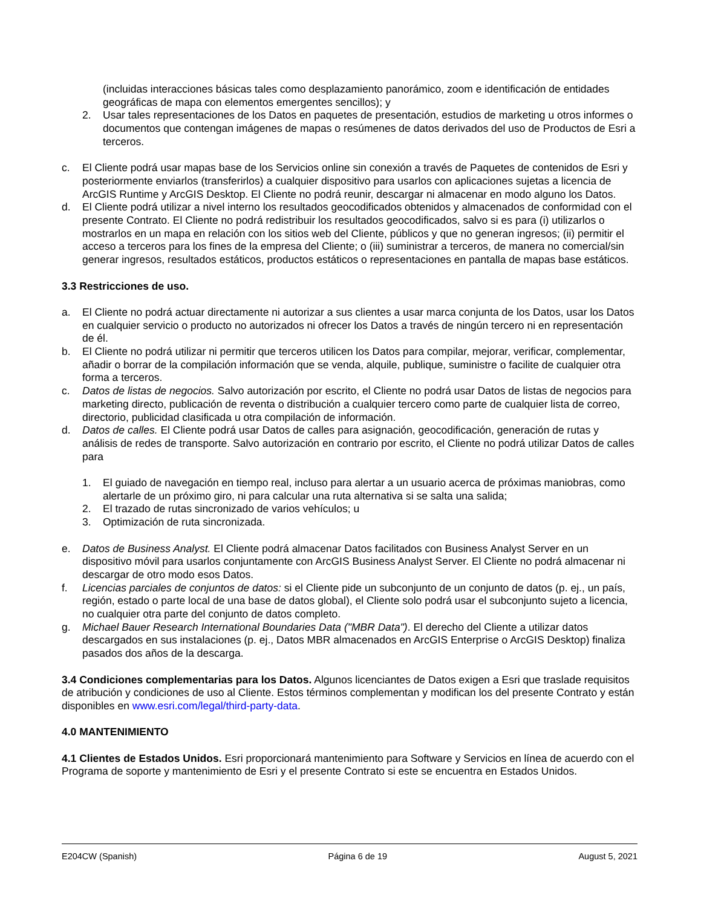(incluidas interacciones básicas tales como desplazamiento panorámico, zoom e identificación de entidades geográficas de mapa con elementos emergentes sencillos); y
2. Usar tales representaciones de los Datos en paquetes de presentación, estudios de marketing u otros informes o documentos que contengan imágenes de mapas o resúmenes de datos derivados del uso de Productos de Esri a terceros.
c. El Cliente podrá usar mapas base de los Servicios online sin conexión a través de Paquetes de contenidos de Esri y posteriormente enviarlos (transferirlos) a cualquier dispositivo para usarlos con aplicaciones sujetas a licencia de ArcGIS Runtime y ArcGIS Desktop. El Cliente no podrá reunir, descargar ni almacenar en modo alguno los Datos.
d. El Cliente podrá utilizar a nivel interno los resultados geocodificados obtenidos y almacenados de conformidad con el presente Contrato. El Cliente no podrá redistribuir los resultados geocodificados, salvo si es para (i) utilizarlos o mostrarlos en un mapa en relación con los sitios web del Cliente, públicos y que no generan ingresos; (ii) permitir el acceso a terceros para los fines de la empresa del Cliente; o (iii) suministrar a terceros, de manera no comercial/sin generar ingresos, resultados estáticos, productos estáticos o representaciones en pantalla de mapas base estáticos.
3.3 Restricciones de uso.
a. El Cliente no podrá actuar directamente ni autorizar a sus clientes a usar marca conjunta de los Datos, usar los Datos en cualquier servicio o producto no autorizados ni ofrecer los Datos a través de ningún tercero ni en representación de él.
b. El Cliente no podrá utilizar ni permitir que terceros utilicen los Datos para compilar, mejorar, verificar, complementar, añadir o borrar de la compilación información que se venda, alquile, publique, suministre o facilite de cualquier otra forma a terceros.
c. Datos de listas de negocios. Salvo autorización por escrito, el Cliente no podrá usar Datos de listas de negocios para marketing directo, publicación de reventa o distribución a cualquier tercero como parte de cualquier lista de correo, directorio, publicidad clasificada u otra compilación de información.
d. Datos de calles. El Cliente podrá usar Datos de calles para asignación, geocodificación, generación de rutas y análisis de redes de transporte. Salvo autorización en contrario por escrito, el Cliente no podrá utilizar Datos de calles para
1. El guiado de navegación en tiempo real, incluso para alertar a un usuario acerca de próximas maniobras, como alertarle de un próximo giro, ni para calcular una ruta alternativa si se salta una salida;
2. El trazado de rutas sincronizado de varios vehículos; u
3. Optimización de ruta sincronizada.
e. Datos de Business Analyst. El Cliente podrá almacenar Datos facilitados con Business Analyst Server en un dispositivo móvil para usarlos conjuntamente con ArcGIS Business Analyst Server. El Cliente no podrá almacenar ni descargar de otro modo esos Datos.
f. Licencias parciales de conjuntos de datos: si el Cliente pide un subconjunto de un conjunto de datos (p. ej., un país, región, estado o parte local de una base de datos global), el Cliente solo podrá usar el subconjunto sujeto a licencia, no cualquier otra parte del conjunto de datos completo.
g. Michael Bauer Research International Boundaries Data ("MBR Data"). El derecho del Cliente a utilizar datos descargados en sus instalaciones (p. ej., Datos MBR almacenados en ArcGIS Enterprise o ArcGIS Desktop) finaliza pasados dos años de la descarga.
3.4 Condiciones complementarias para los Datos. Algunos licenciantes de Datos exigen a Esri que traslade requisitos de atribución y condiciones de uso al Cliente. Estos términos complementan y modifican los del presente Contrato y están disponibles en www.esri.com/legal/third-party-data.
4.0 MANTENIMIENTO
4.1 Clientes de Estados Unidos. Esri proporcionará mantenimiento para Software y Servicios en línea de acuerdo con el Programa de soporte y mantenimiento de Esri y el presente Contrato si este se encuentra en Estados Unidos.
E204CW (Spanish) Página 6 de 19 August 5, 2021